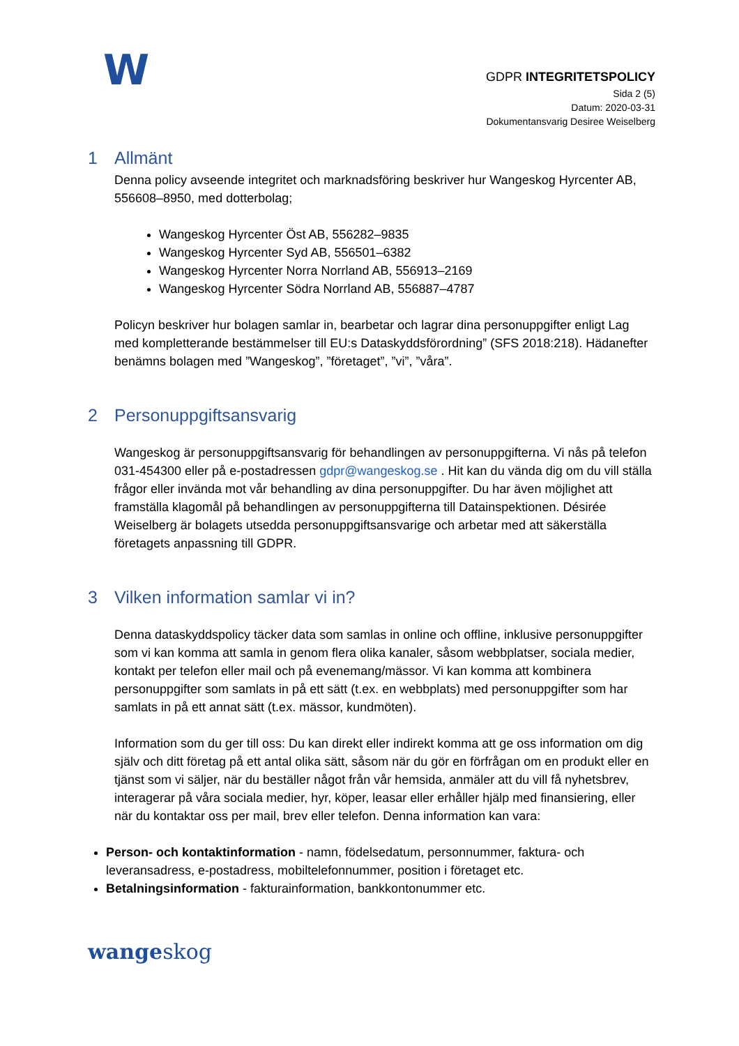W
GDPR INTEGRITETSPOLICY
Sida 2 (5)
Datum: 2020-03-31
Dokumentansvarig Desiree Weiselberg
1 Allmänt
Denna policy avseende integritet och marknadsföring beskriver hur Wangeskog Hyrcenter AB, 556608–8950, med dotterbolag;
Wangeskog Hyrcenter Öst AB, 556282–9835
Wangeskog Hyrcenter Syd AB, 556501–6382
Wangeskog Hyrcenter Norra Norrland AB, 556913–2169
Wangeskog Hyrcenter Södra Norrland AB, 556887–4787
Policyn beskriver hur bolagen samlar in, bearbetar och lagrar dina personuppgifter enligt Lag med kompletterande bestämmelser till EU:s Dataskyddsförordning” (SFS 2018:218). Hädanefter benämns bolagen med ”Wangeskog”, ”företaget”, ”vi”, ”våra”.
2 Personuppgiftsansvarig
Wangeskog är personuppgiftsansvarig för behandlingen av personuppgifterna. Vi nås på telefon 031-454300 eller på e-postadressen gdpr@wangeskog.se . Hit kan du vända dig om du vill ställa frågor eller invända mot vår behandling av dina personuppgifter. Du har även möjlighet att framställa klagomål på behandlingen av personuppgifterna till Datainspektionen. Désirée Weiselberg är bolagets utsedda personuppgiftsansvarige och arbetar med att säkerställa företagets anpassning till GDPR.
3 Vilken information samlar vi in?
Denna dataskyddspolicy täcker data som samlas in online och offline, inklusive personuppgifter som vi kan komma att samla in genom flera olika kanaler, såsom webbplatser, sociala medier, kontakt per telefon eller mail och på evenemang/mässor. Vi kan komma att kombinera personuppgifter som samlats in på ett sätt (t.ex. en webbplats) med personuppgifter som har samlats in på ett annat sätt (t.ex. mässor, kundmöten).
Information som du ger till oss: Du kan direkt eller indirekt komma att ge oss information om dig själv och ditt företag på ett antal olika sätt, såsom när du gör en förfrågan om en produkt eller en tjänst som vi säljer, när du beställer något från vår hemsida, anmäler att du vill få nyhetsbrev, interagerar på våra sociala medier, hyr, köper, leasar eller erhåller hjälp med finansiering, eller när du kontaktar oss per mail, brev eller telefon. Denna information kan vara:
Person- och kontaktinformation - namn, födelsedatum, personnummer, faktura- och leveransadress, e-postadress, mobiltelefonnummer, position i företaget etc.
Betalningsinformation - fakturainformation, bankkontonummer etc.
wangeskog